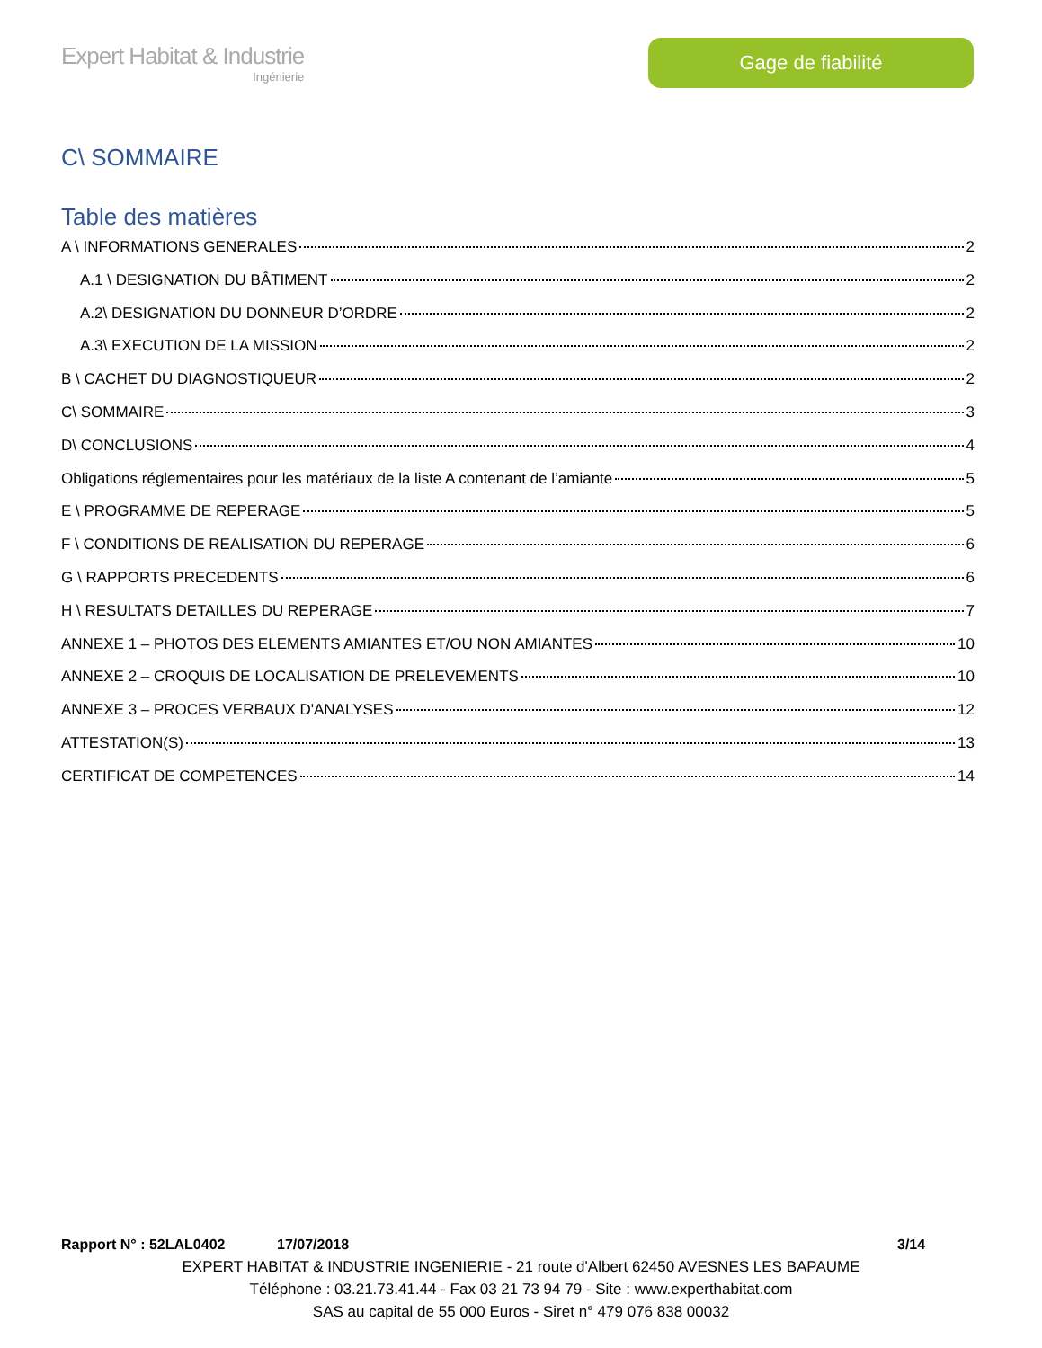Expert Habitat & Industrie
Ingénierie
Gage de fiabilité
C\ SOMMAIRE
Table des matières
A \ INFORMATIONS GENERALES 2
A.1 \ DESIGNATION DU BÂTIMENT 2
A.2\ DESIGNATION DU DONNEUR D’ORDRE 2
A.3\ EXECUTION DE LA MISSION 2
B \ CACHET DU DIAGNOSTIQUEUR 2
C\ SOMMAIRE 3
D\ CONCLUSIONS 4
Obligations réglementaires pour les matériaux de la liste A contenant de l’amiante 5
E \ PROGRAMME DE REPERAGE 5
F \ CONDITIONS DE REALISATION DU REPERAGE 6
G \ RAPPORTS PRECEDENTS 6
H \ RESULTATS DETAILLES DU REPERAGE 7
ANNEXE 1 – PHOTOS DES ELEMENTS AMIANTES ET/OU NON AMIANTES 10
ANNEXE 2 – CROQUIS DE LOCALISATION DE PRELEVEMENTS 10
ANNEXE 3 – PROCES VERBAUX D'ANALYSES 12
ATTESTATION(S) 13
CERTIFICAT DE COMPETENCES 14
Rapport N° : 52LAL0402 17/07/2018 3/14
EXPERT HABITAT & INDUSTRIE INGENIERIE - 21 route d'Albert 62450 AVESNES LES BAPAUME
Téléphone : 03.21.73.41.44 - Fax 03 21 73 94 79 - Site : www.experthabitat.com
SAS au capital de 55 000 Euros - Siret n° 479 076 838 00032